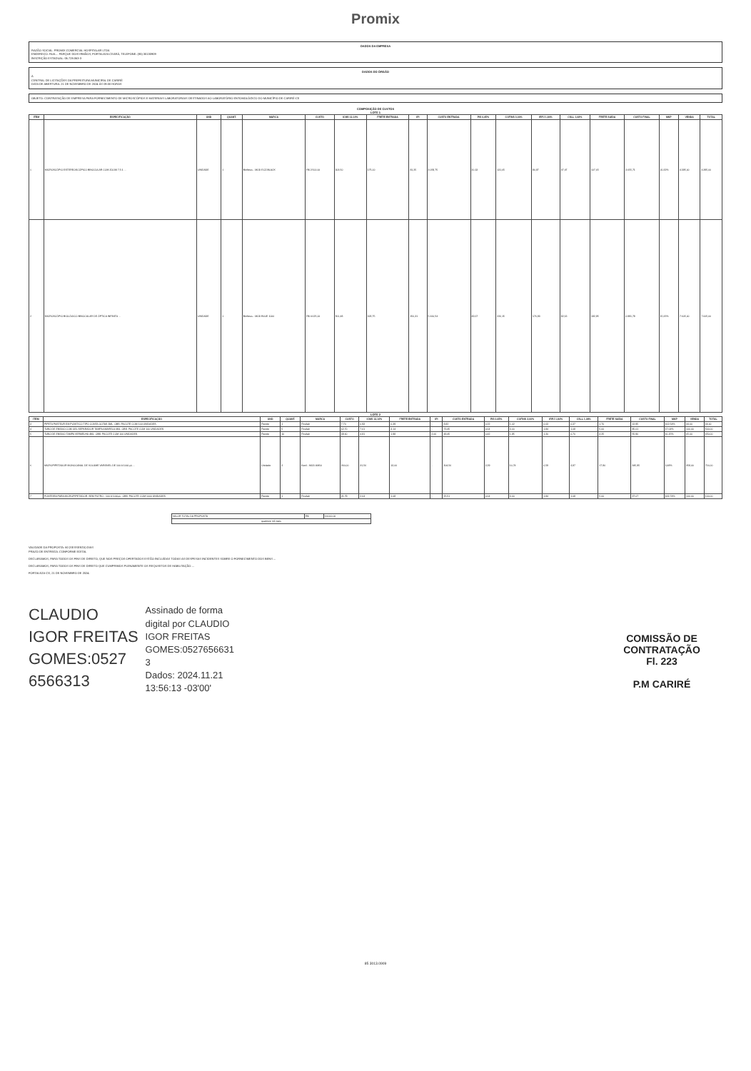Promix
DADOS DA EMPRESA
RAZÃO SOCIAL: PROMIX COMERCIAL HOSPITALAR LTDA
ENDEREÇO: RUA ... PARQUE DOIS IRMÃOS, FORTALEZA CEARÁ, TELEFONE: (85) 30130909
INSCRIÇÃO ESTADUAL: 06.728.063-3
DADOS DO ÓRGÃO
A
CENTRAL DE LICITAÇÕES DA PREFEITURA MUNICIPAL DE CARIRÉ
DATA DE ABERTURA: 21 DE NOVEMBRO DE 2024 ÀS 09:00 HORAS
OBJETO: CONTRATAÇÃO DE EMPRESA PARA FORNECIMENTO DE MICROSCÓPIOS E MATERIAIS LABORATORIAIS DESTINADOS AO LABORATÓRIO ENTOMOLÓGICO DO MUNICÍPIO DE CARIRÉ-CE
COMPOSIÇÃO DE CUSTOS
LOTE 1
| ITEM | ESPECIFICAÇÃO | UND | QUANT. | MARCA | CUSTO | ICMS 12,14% | FRETE ENTRADA | IPI | CUSTO ENTRADA | PIS 0,65% | COFINS 3,00% | IRPJ 1,84% | CSLL 1,08% | FRETE SAÍDA | CUSTO FINAL | MKP | VENDA | TOTAL |
| --- | --- | --- | --- | --- | --- | --- | --- | --- | --- | --- | --- | --- | --- | --- | --- | --- | --- | --- |
| 1 | MICROSCÓPIO ESTEREOSCÓPICO BINOCULAR COM ZOOM 7,5:1 ... | UNIDADE | 1 | Biofocus - MOD ECZ-BLACK | R$ 2.500,00 | 303,50 | 175,00 | 81,25 | 3.059,75 | 20,13 | 131,65 | 80,87 | 47,47 | 107,65 | 3.655,71 | 20,32% | 4.395,00 | 4.395,00 |
| 2 | MICROSCÓPIO BIOLÓGICO BINOCULAR DE ÓPTICA INFINITA ... | UNIDADE | 1 | Biofocus - MOD BLUE 1000 | R$ 4.625,00 | 561,48 | 323,75 | 150,31 | 5.660,54 | 49,67 | 226,15 | 176,93 | 82,13 | 192,95 | 6.891,78 | 15,65% | 7.605,00 | 7.605,00 |
LOTE 2
| ITEM | ESPECIFICAÇÃO | UND | QUANT. | MARCA | CUSTO | ICMS 12,14% | FRETE ENTRADA | IPI | CUSTO ENTRADA | PIS 0,65% | COFINS 3,00% | IRPJ 1,84% | CSLL 1,08% | FRETE SAÍDA | CUSTO FINAL | MKP | VENDA | TOTAL |
| --- | --- | --- | --- | --- | --- | --- | --- | --- | --- | --- | --- | --- | --- | --- | --- | --- | --- | --- |
| 3 | PIPETA PASTEUR EM PLÁSTICO TIPO CONTA GOTAS 3ML. OBS: PACOTE COM 100 UNIDADES. | Pacote | 1 | Firstlab | 7,70 | 0,93 | 0,39 | - | 8,82 | 0,22 | 1,02 | 0,63 | 0,37 | 1,70 | 12,95 | 162,54% | 34,00 | 34,00 |
| 4 | TUBO DE ENSAIO COM GEL SEPARADOR TAMPA AMARELA 4ML. OBS: PACOTE COM 100 UNIDADES. | Pacote | 5 | Firstlab | 62,70 | 7,61 | 3,14 | - | 73,45 | 0,64 | 3,00 | 1,84 | 1,08 | 5,00 | 85,01 | 17,64% | 100,00 | 500,00 |
| 5 | TUBO DE ENSAIO TAMPA VERMELHA 4ML. OBS: PACOTE COM 100 UNIDADES. | Pacote | 10 | Firstlab | 39,60 | 4,81 | 1,98 | 2,06 | 48,45 | 0,42 | 1,95 | 1,20 | 0,70 | 3,25 | 55,96 | 16,15% | 65,00 | 650,00 |
| 6 | MICROPIPETADOR MONOCANAL DE VOLUME VARIÁVEL DE 100 A 1000 µL ... | Unidade | 2 | Kacil - MOD AM10 | 260,00 | 31,56 | 13,00 | - | 304,56 | 2,29 | 10,74 | 6,59 | 3,87 | 17,90 | 345,95 | 3,48% | 358,00 | 716,00 |
| 7 | PONTEIRA PARA MICROPIPETADOR, SEM FILTRO - 100 A 1000µL. OBS: PACOTE COM 1000 UNIDADES. | Pacote | 1 | Firstlab | 21,79 | 2,64 | 1,08 | - | 25,51 | 0,64 | 3,00 | 1,84 | 1,08 | 5,00 | 37,07 | 169,74% | 100,00 | 100,00 |
| VALOR TOTAL DA PROPOSTA | R$ | 14.000,00 |
| quatorze mil reais | | |
VALIDADE DA PROPOSTA: 60 (SESSENTA) DIAS
PRAZO DE ENTREGA: CONFORME EDITAL
DECLARAMOS, PARA TODOS OS FINS DE DIREITO, QUE NOS PREÇOS OFERTADOS ESTÃO INCLUÍDAS TODAS AS DESPESAS INCIDENTES SOBRE O FORNECIMENTO DOS BENS ...
DECLARAMOS, PARA TODOS OS FINS DE DIREITO QUE CUMPRIMOS PLENAMENTE OS REQUISITOS DE HABILITAÇÃO ...
FORTALEZA-CE, 21 DE NOVEMBRO DE 2024.
CLAUDIO
IGOR FREITAS
GOMES:0527
6566313
Assinado de forma
digital por CLAUDIO
IGOR FREITAS
GOMES:0527656631
3
Dados: 2024.11.21
13:56:13 -03'00'
COMISSÃO DE CONTRATAÇÃO
Fl. 223
P.M CARIRÉ
85 3013.0909